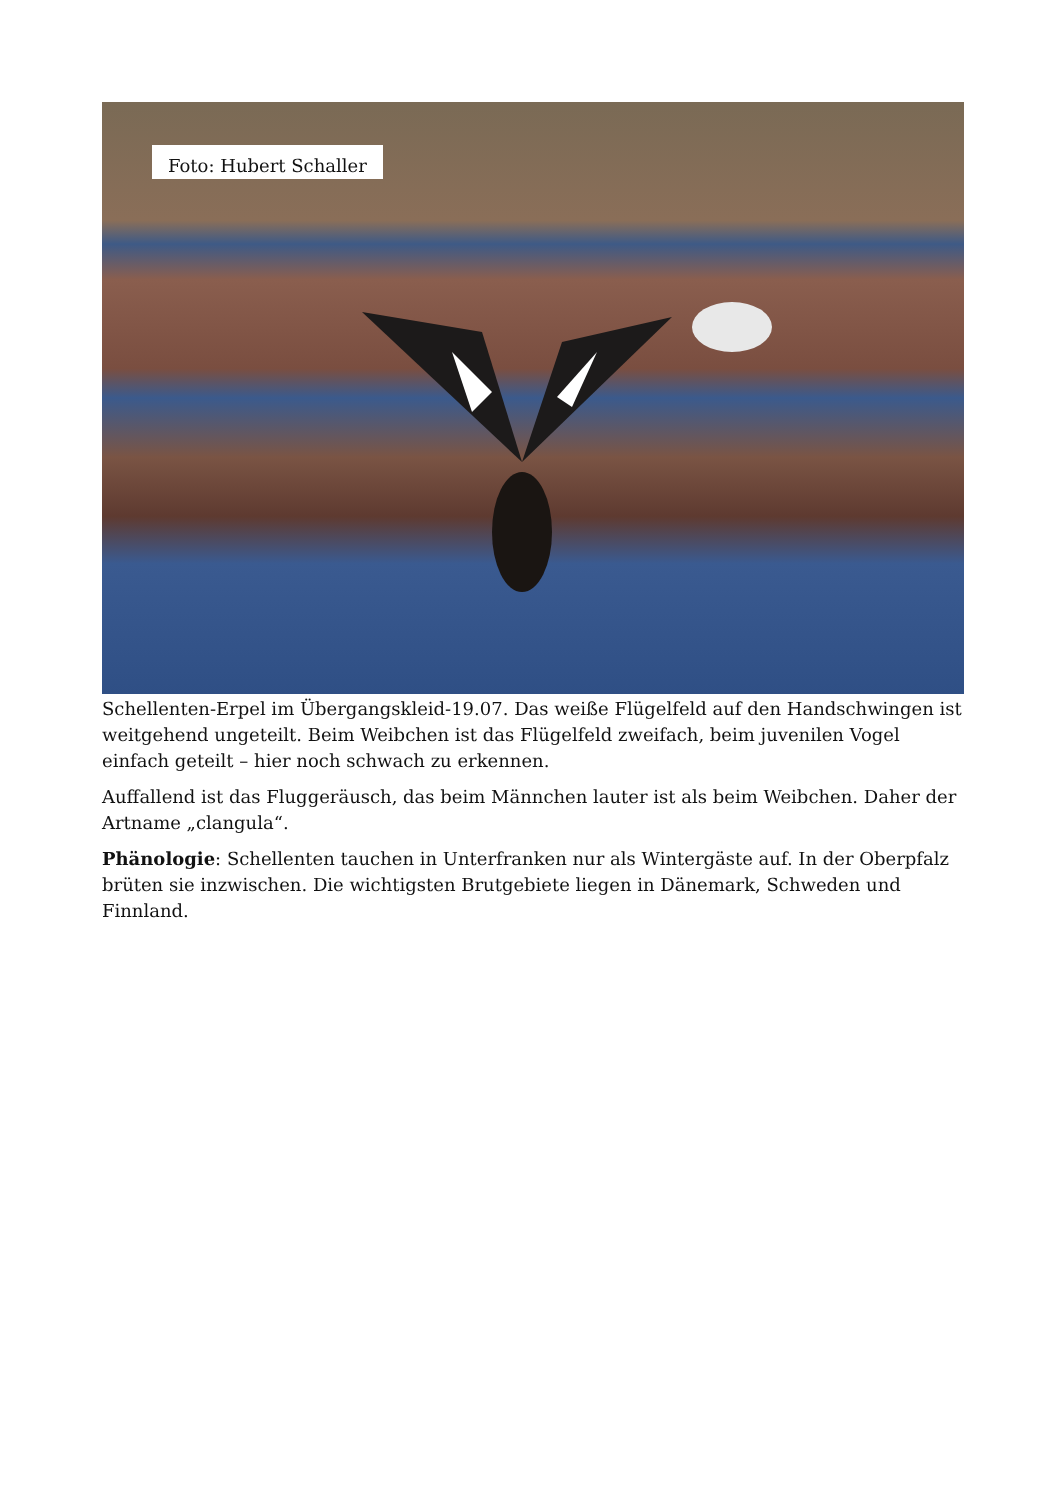Foto: Hubert Schaller
Schellenten-Erpel im Übergangskleid-19.07. Das weiße Flügelfeld auf den Handschwingen ist weitgehend ungeteilt. Beim Weibchen ist das Flügelfeld zweifach, beim juvenilen Vogel einfach geteilt – hier noch schwach zu erkennen.
Auffallend ist das Fluggeräusch, das beim Männchen lauter ist als beim Weibchen. Daher der Artname „clangula“.
Phänologie: Schellenten tauchen in Unterfranken nur als Wintergäste auf. In der Oberpfalz brüten sie inzwischen. Die wichtigsten Brutgebiete liegen in Dänemark, Schweden und Finnland.